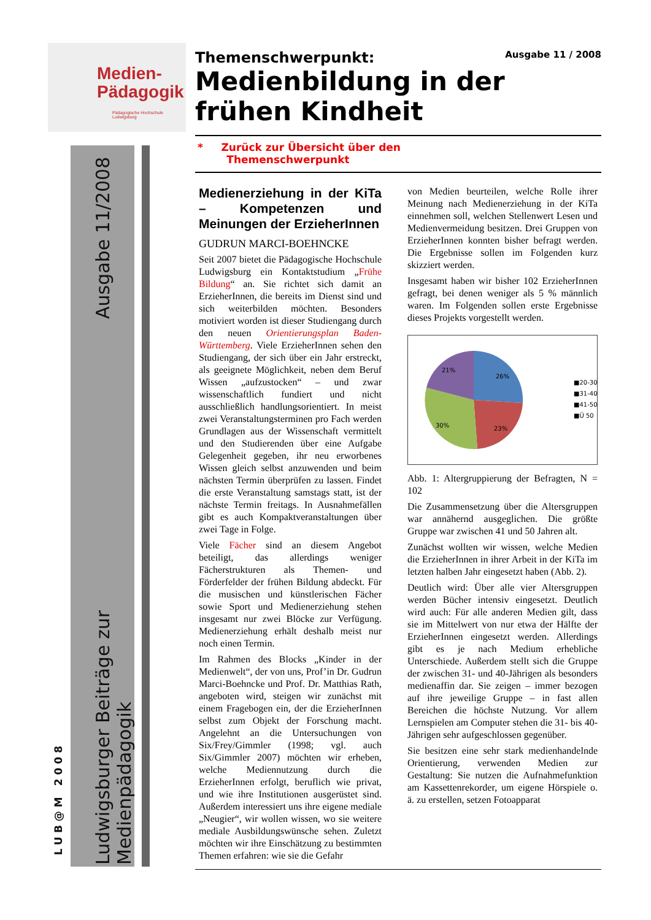Medien-
Pädagogik
Pädagogische Hochschule Ludwigsburg
Ausgabe 11/2008
Ludwigsburger Beiträge zur Medienpädagogik
LUB@M 2008
Themenschwerpunkt: Ausgabe 11 / 2008
Medienbildung in der frühen Kindheit
* Zurück zur Übersicht über den
Themenschwerpunkt
Medienerziehung in der KiTa – Kompetenzen und Meinungen der ErzieherInnen
GUDRUN MARCI-BOEHNCKE
Seit 2007 bietet die Pädagogische Hochschule Ludwigsburg ein Kontaktstudium „Frühe Bildung“ an. Sie richtet sich damit an ErzieherInnen, die bereits im Dienst sind und sich weiterbilden möchten. Besonders motiviert worden ist dieser Studiengang durch den neuen Orientierungsplan Baden-Württemberg. Viele ErzieherInnen sehen den Studiengang, der sich über ein Jahr erstreckt, als geeignete Möglichkeit, neben dem Beruf Wissen „aufzustocken“ – und zwar wissenschaftlich fundiert und nicht ausschließlich handlungsorientiert. In meist zwei Veranstaltungsterminen pro Fach werden Grundlagen aus der Wissenschaft vermittelt und den Studierenden über eine Aufgabe Gelegenheit gegeben, ihr neu erworbenes Wissen gleich selbst anzuwenden und beim nächsten Termin überprüfen zu lassen. Findet die erste Veranstaltung samstags statt, ist der nächste Termin freitags. In Ausnahmefällen gibt es auch Kompaktveranstaltungen über zwei Tage in Folge.
Viele Fächer sind an diesem Angebot beteiligt, das allerdings weniger Fächerstrukturen als Themen- und Förderfelder der frühen Bildung abdeckt. Für die musischen und künstlerischen Fächer sowie Sport und Medienerziehung stehen insgesamt nur zwei Blöcke zur Verfügung. Medienerziehung erhält deshalb meist nur noch einen Termin.
Im Rahmen des Blocks „Kinder in der Medienwelt“, der von uns, Prof’in Dr. Gudrun Marci-Boehncke und Prof. Dr. Matthias Rath, angeboten wird, steigen wir zunächst mit einem Fragebogen ein, der die ErzieherInnen selbst zum Objekt der Forschung macht. Angelehnt an die Untersuchungen von Six/Frey/Gimmler (1998; vgl. auch Six/Gimmler 2007) möchten wir erheben, welche Mediennutzung durch die ErzieherInnen erfolgt, beruflich wie privat, und wie ihre Institutionen ausgerüstet sind. Außerdem interessiert uns ihre eigene mediale „Neugier“, wir wollen wissen, wo sie weitere mediale Ausbildungswünsche sehen. Zuletzt möchten wir ihre Einschätzung zu bestimmten Themen erfahren: wie sie die Gefahr
von Medien beurteilen, welche Rolle ihrer Meinung nach Medienerziehung in der KiTa einnehmen soll, welchen Stellenwert Lesen und Medienvermeidung besitzen. Drei Gruppen von ErzieherInnen konnten bisher befragt werden. Die Ergebnisse sollen im Folgenden kurz skizziert werden.
Insgesamt haben wir bisher 102 ErzieherInnen gefragt, bei denen weniger als 5 % männlich waren. Im Folgenden sollen erste Ergebnisse dieses Projekts vorgestellt werden.
21%
26%
30%
23%
■20-30
■31-40
■41-50
■Ü 50
Abb. 1: Altergruppierung der Befragten, N = 102
Die Zusammensetzung über die Altersgruppen war annähernd ausgeglichen. Die größte Gruppe war zwischen 41 und 50 Jahren alt.
Zunächst wollten wir wissen, welche Medien die ErzieherInnen in ihrer Arbeit in der KiTa im letzten halben Jahr eingesetzt haben (Abb. 2).
Deutlich wird: Über alle vier Altersgruppen werden Bücher intensiv eingesetzt. Deutlich wird auch: Für alle anderen Medien gilt, dass sie im Mittelwert von nur etwa der Hälfte der ErzieherInnen eingesetzt werden. Allerdings gibt es je nach Medium erhebliche Unterschiede. Außerdem stellt sich die Gruppe der zwischen 31- und 40-Jährigen als besonders medienaffin dar. Sie zeigen – immer bezogen auf ihre jeweilige Gruppe – in fast allen Bereichen die höchste Nutzung. Vor allem Lernspielen am Computer stehen die 31- bis 40-Jährigen sehr aufgeschlossen gegenüber.
Sie besitzen eine sehr stark medienhandelnde Orientierung, verwenden Medien zur Gestaltung: Sie nutzen die Aufnahmefunktion am Kassettenrekorder, um eigene Hörspiele o. ä. zu erstellen, setzen Fotoapparat